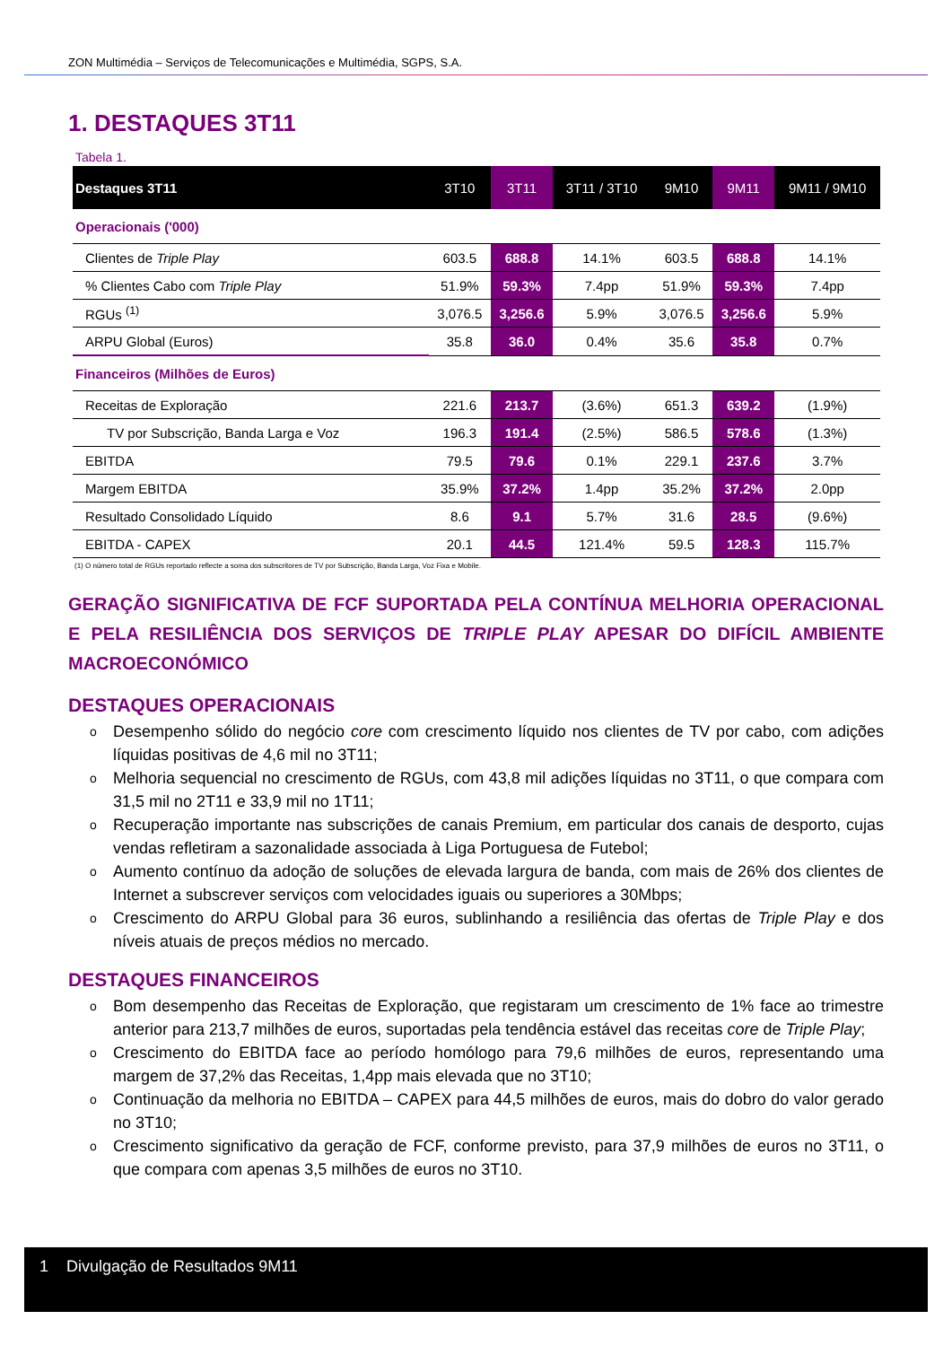ZON Multimédia – Serviços de Telecomunicações e Multimédia, SGPS, S.A.
1. DESTAQUES 3T11
Tabela 1.
| Destaques 3T11 | 3T10 | 3T11 | 3T11 / 3T10 | 9M10 | 9M11 | 9M11 / 9M10 |
| --- | --- | --- | --- | --- | --- | --- |
| Operacionais ('000) | | | | | | |
| Clientes de Triple Play | 603.5 | 688.8 | 14.1% | 603.5 | 688.8 | 14.1% |
| % Clientes Cabo com Triple Play | 51.9% | 59.3% | 7.4pp | 51.9% | 59.3% | 7.4pp |
| RGUs <sup>(1)</sup> | 3,076.5 | 3,256.6 | 5.9% | 3,076.5 | 3,256.6 | 5.9% |
| ARPU Global (Euros) | 35.8 | 36.0 | 0.4% | 35.6 | 35.8 | 0.7% |
| Financeiros (Milhões de Euros) | | | | | | |
| Receitas de Exploração | 221.6 | 213.7 | (3.6%) | 651.3 | 639.2 | (1.9%) |
| TV por Subscrição, Banda Larga e Voz | 196.3 | 191.4 | (2.5%) | 586.5 | 578.6 | (1.3%) |
| EBITDA | 79.5 | 79.6 | 0.1% | 229.1 | 237.6 | 3.7% |
| Margem EBITDA | 35.9% | 37.2% | 1.4pp | 35.2% | 37.2% | 2.0pp |
| Resultado Consolidado Líquido | 8.6 | 9.1 | 5.7% | 31.6 | 28.5 | (9.6%) |
| EBITDA - CAPEX | 20.1 | 44.5 | 121.4% | 59.5 | 128.3 | 115.7% |
(1) O número total de RGUs reportado reflecte a soma dos subscritores de TV por Subscrição, Banda Larga, Voz Fixa e Mobile.
GERAÇÃO SIGNIFICATIVA DE FCF SUPORTADA PELA CONTÍNUA MELHORIA OPERACIONAL E PELA RESILIÊNCIA DOS SERVIÇOS DE TRIPLE PLAY APESAR DO DIFÍCIL AMBIENTE MACROECONÓMICO
DESTAQUES OPERACIONAIS
o Desempenho sólido do negócio core com crescimento líquido nos clientes de TV por cabo, com adições líquidas positivas de 4,6 mil no 3T11;
o Melhoria sequencial no crescimento de RGUs, com 43,8 mil adições líquidas no 3T11, o que compara com 31,5 mil no 2T11 e 33,9 mil no 1T11;
o Recuperação importante nas subscrições de canais Premium, em particular dos canais de desporto, cujas vendas refletiram a sazonalidade associada à Liga Portuguesa de Futebol;
o Aumento contínuo da adoção de soluções de elevada largura de banda, com mais de 26% dos clientes de Internet a subscrever serviços com velocidades iguais ou superiores a 30Mbps;
o Crescimento do ARPU Global para 36 euros, sublinhando a resiliência das ofertas de Triple Play e dos níveis atuais de preços médios no mercado.
DESTAQUES FINANCEIROS
o Bom desempenho das Receitas de Exploração, que registaram um crescimento de 1% face ao trimestre anterior para 213,7 milhões de euros, suportadas pela tendência estável das receitas core de Triple Play;
o Crescimento do EBITDA face ao período homólogo para 79,6 milhões de euros, representando uma margem de 37,2% das Receitas, 1,4pp mais elevada que no 3T10;
o Continuação da melhoria no EBITDA – CAPEX para 44,5 milhões de euros, mais do dobro do valor gerado no 3T10;
o Crescimento significativo da geração de FCF, conforme previsto, para 37,9 milhões de euros no 3T11, o que compara com apenas 3,5 milhões de euros no 3T10.
1 Divulgação de Resultados 9M11